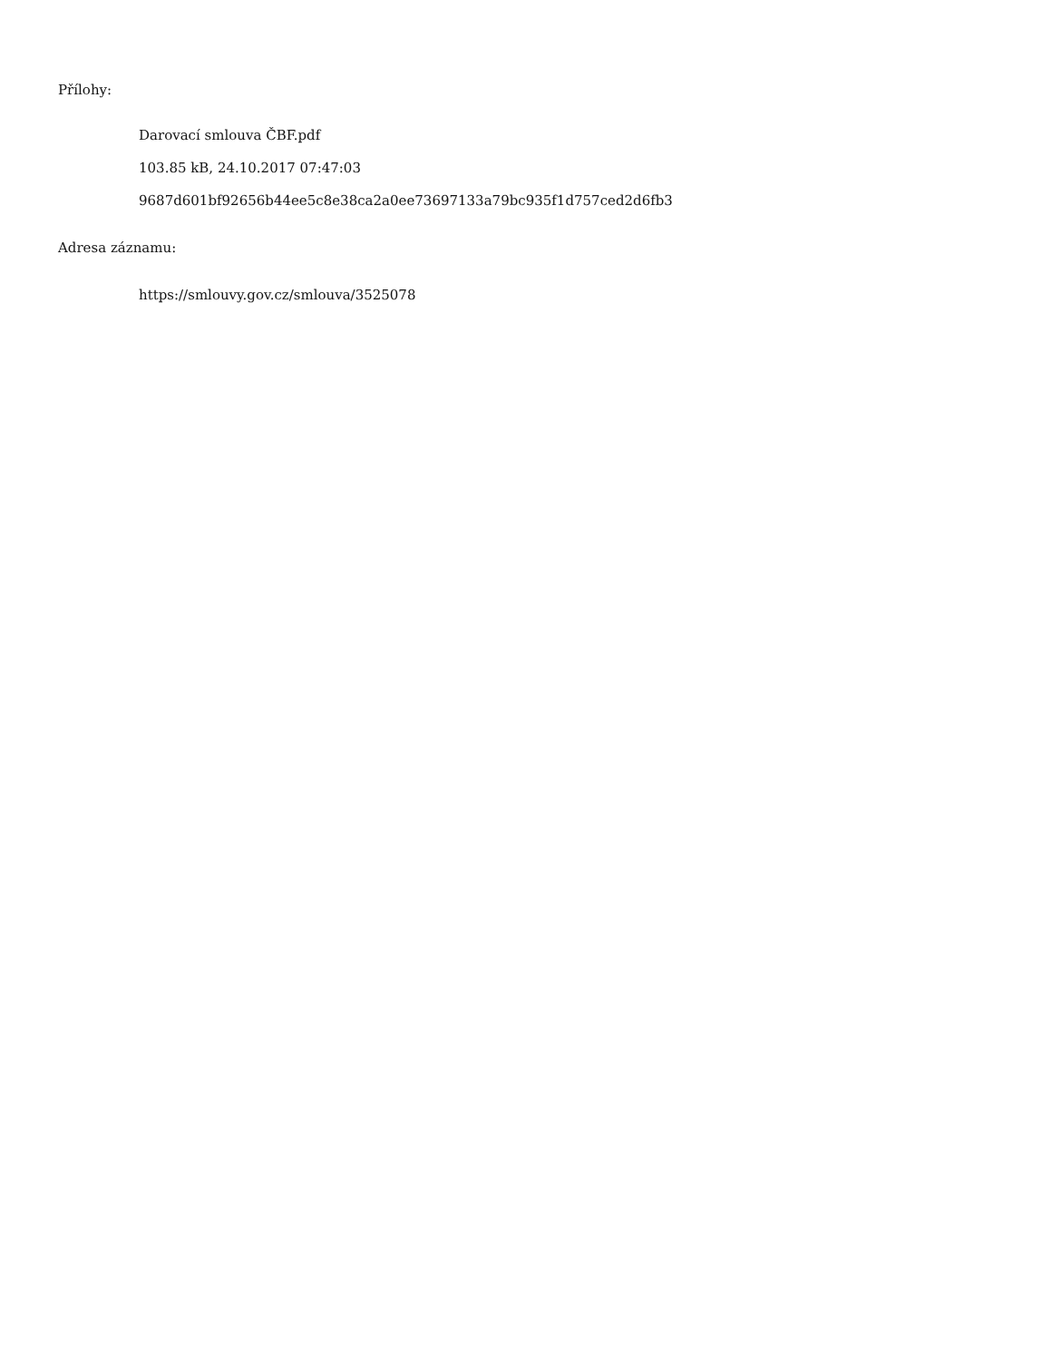Přílohy:
Darovací smlouva ČBF.pdf
103.85 kB, 24.10.2017 07:47:03
9687d601bf92656b44ee5c8e38ca2a0ee73697133a79bc935f1d757ced2d6fb3
Adresa záznamu:
https://smlouvy.gov.cz/smlouva/3525078